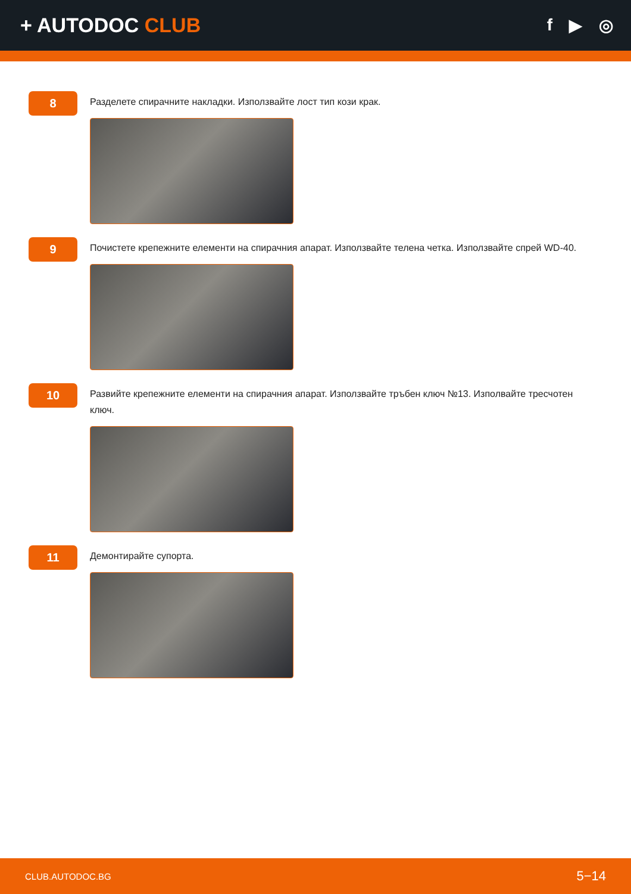+ AUTODOC CLUB
f ▶ ◎
8
Разделете спирачните накладки. Използвайте лост тип кози крак.
9
Почистете крепежните елементи на спирачния апарат. Използвайте телена четка. Използвайте спрей WD-40.
10
Развийте крепежните елементи на спирачния апарат. Използвайте тръбен ключ №13. Изполвайте тресчотен ключ.
11
Демонтирайте супорта.
CLUB.AUTODOC.BG 5−14